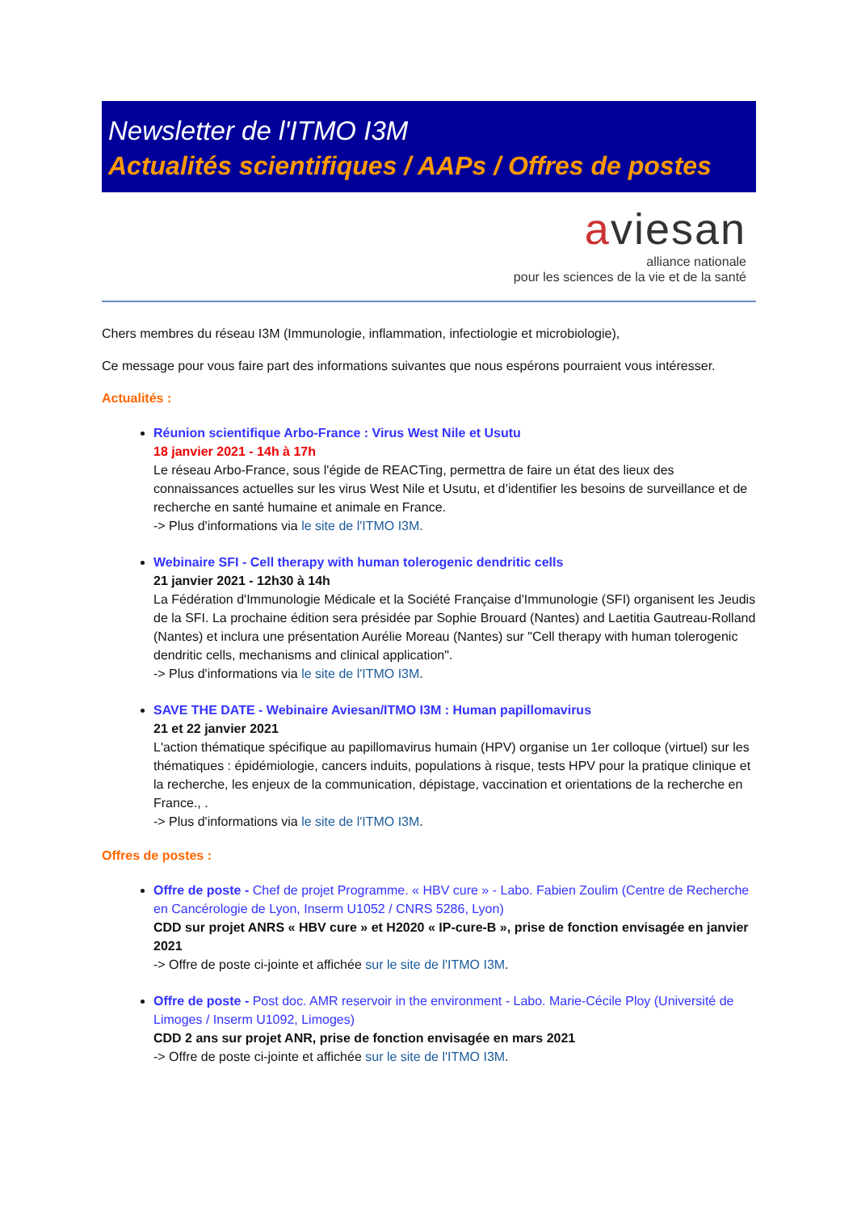Newsletter de l'ITMO I3M
Actualités scientifiques / AAPs / Offres de postes
aviesan
alliance nationale
pour les sciences de la vie et de la santé
Chers membres du réseau I3M (Immunologie, inflammation, infectiologie et microbiologie),
Ce message pour vous faire part des informations suivantes que nous espérons pourraient vous intéresser.
Actualités :
Réunion scientifique Arbo-France : Virus West Nile et Usutu
18 janvier 2021 - 14h à 17h
Le réseau Arbo-France, sous l'égide de REACTing, permettra de faire un état des lieux des connaissances actuelles sur les virus West Nile et Usutu, et d’identifier les besoins de surveillance et de recherche en santé humaine et animale en France.
-> Plus d'informations via le site de l'ITMO I3M.
Webinaire SFI - Cell therapy with human tolerogenic dendritic cells
21 janvier 2021 - 12h30 à 14h
La Fédération d'Immunologie Médicale et la Société Française d'Immunologie (SFI) organisent les Jeudis de la SFI. La prochaine édition sera présidée par Sophie Brouard (Nantes) and Laetitia Gautreau-Rolland (Nantes) et inclura une présentation Aurélie Moreau (Nantes) sur "Cell therapy with human tolerogenic dendritic cells, mechanisms and clinical application".
-> Plus d'informations via le site de l'ITMO I3M.
SAVE THE DATE - Webinaire Aviesan/ITMO I3M : Human papillomavirus
21 et 22 janvier 2021
L'action thématique spécifique au papillomavirus humain (HPV) organise un 1er colloque (virtuel) sur les thématiques : épidémiologie, cancers induits, populations à risque, tests HPV pour la pratique clinique et la recherche, les enjeux de la communication, dépistage, vaccination et orientations de la recherche en France., .
-> Plus d'informations via le site de l'ITMO I3M.
Offres de postes :
Offre de poste - Chef de projet Programme. « HBV cure » - Labo. Fabien Zoulim (Centre de Recherche en Cancérologie de Lyon, Inserm U1052 / CNRS 5286, Lyon)
CDD sur projet ANRS « HBV cure » et H2020 « IP-cure-B », prise de fonction envisagée en janvier 2021
-> Offre de poste ci-jointe et affichée sur le site de l'ITMO I3M.
Offre de poste - Post doc. AMR reservoir in the environment - Labo. Marie-Cécile Ploy (Université de Limoges / Inserm U1092, Limoges)
CDD 2 ans sur projet ANR, prise de fonction envisagée en mars 2021
-> Offre de poste ci-jointe et affichée sur le site de l'ITMO I3M.